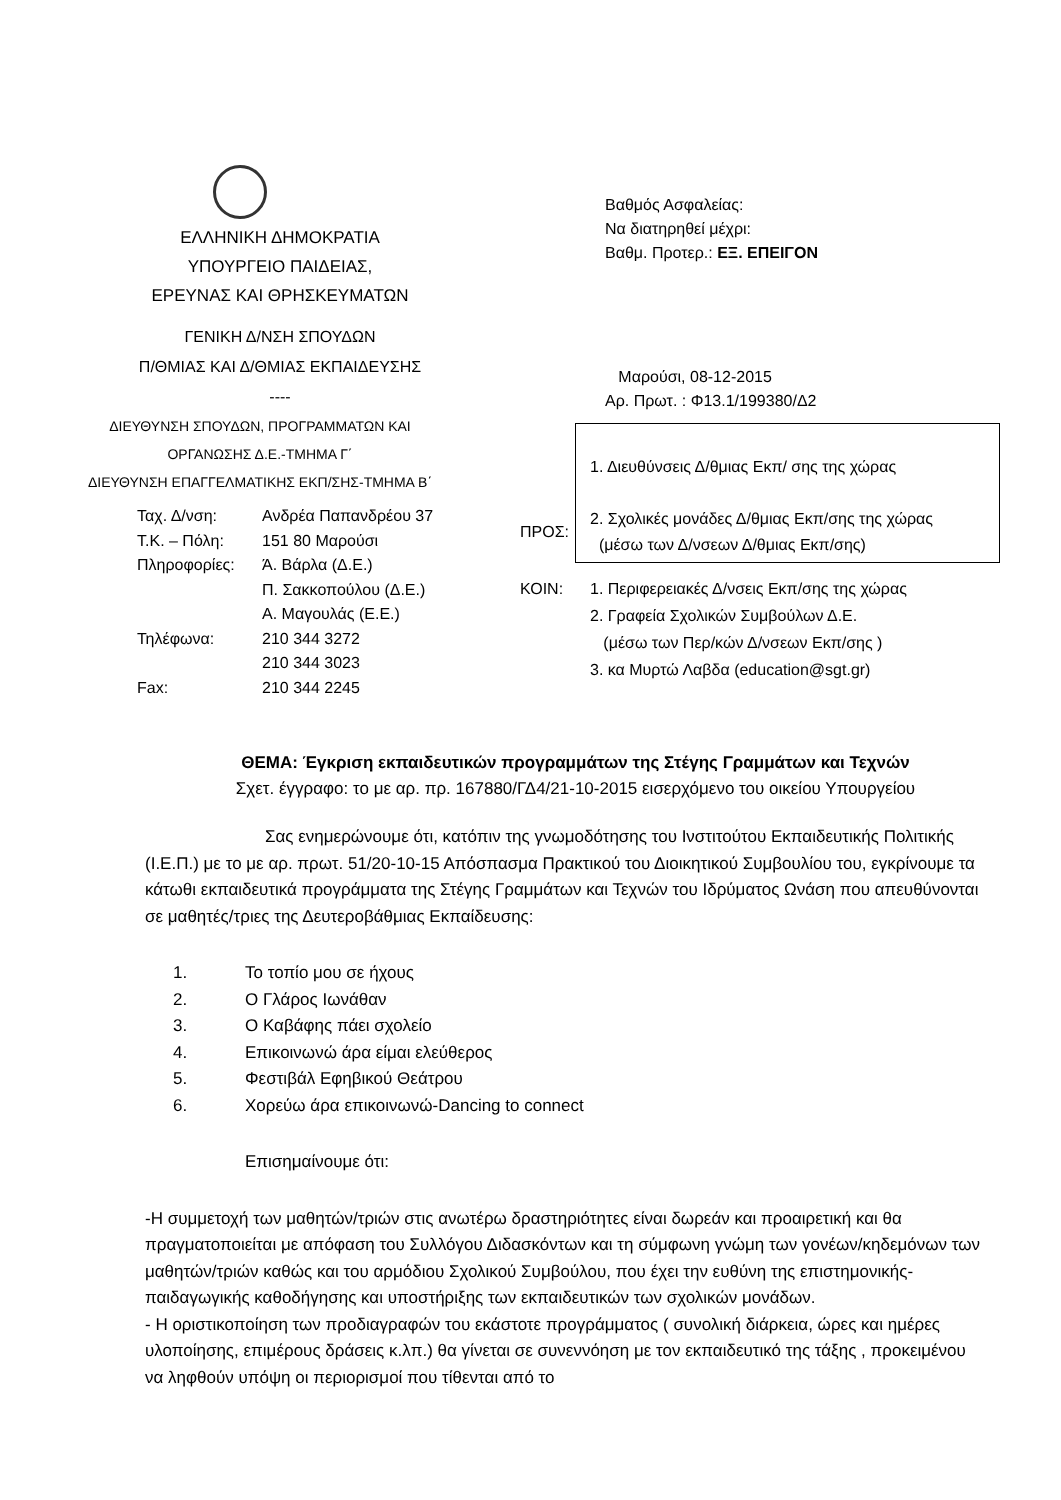ΕΛΛΗΝΙΚΗ ΔΗΜΟΚΡΑΤΙΑ
ΥΠΟΥΡΓΕΙΟ ΠΑΙΔΕΙΑΣ,
ΕΡΕΥΝΑΣ ΚΑΙ ΘΡΗΣΚΕΥΜΑΤΩΝ
ΓΕΝΙΚΗ Δ/ΝΣΗ ΣΠΟΥΔΩΝ
Π/ΘΜΙΑΣ ΚΑΙ Δ/ΘΜΙΑΣ ΕΚΠΑΙΔΕΥΣΗΣ
----
ΔΙΕΥΘΥΝΣΗ ΣΠΟΥΔΩΝ, ΠΡΟΓΡΑΜΜΑΤΩΝ ΚΑΙ
ΟΡΓΑΝΩΣΗΣ Δ.Ε.-ΤΜΗΜΑ Γ΄
ΔΙΕΥΘΥΝΣΗ ΕΠΑΓΓΕΛΜΑΤΙΚΗΣ ΕΚΠ/ΣΗΣ-ΤΜΗΜΑ Β΄
Ταχ. Δ/νση: Ανδρέα Παπανδρέου 37 Τ.Κ. – Πόλη: 151 80 Μαρούσι Πληροφορίες: Ά. Βάρλα (Δ.Ε.) Π. Σακκοπούλου (Δ.Ε.) Α. Μαγουλάς (Ε.Ε.) Τηλέφωνα: 210 344 3272 210 344 3023 Fax: 210 344 2245
Βαθμός Ασφαλείας:
Να διατηρηθεί μέχρι:
Βαθμ. Προτερ.: ΕΞ. ΕΠΕΙΓΟΝ
Μαρούσι, 08-12-2015
Αρ. Πρωτ. : Φ13.1/199380/Δ2
ΠΡΟΣ:
1. Διευθύνσεις Δ/θμιας Εκπ/ σης της χώρας
2. Σχολικές μονάδες Δ/θμιας Εκπ/σης της χώρας
(μέσω των Δ/νσεων Δ/θμιας Εκπ/σης)
ΚΟΙΝ: 1. Περιφερειακές Δ/νσεις Εκπ/σης της χώρας
2. Γραφεία Σχολικών Συμβούλων Δ.Ε.
(μέσω των Περ/κών Δ/νσεων Εκπ/σης )
3. κα Μυρτώ Λαβδα (education@sgt.gr)
ΘΕΜΑ: Έγκριση εκπαιδευτικών προγραμμάτων της Στέγης Γραμμάτων και Τεχνών
Σχετ. έγγραφο: το με αρ. πρ. 167880/ΓΔ4/21-10-2015 εισερχόμενο του οικείου Υπουργείου
Σας ενημερώνουμε ότι, κατόπιν της γνωμοδότησης του Ινστιτούτου Εκπαιδευτικής Πολιτικής (Ι.Ε.Π.) με το με αρ. πρωτ. 51/20-10-15 Απόσπασμα Πρακτικού του Διοικητικού Συμβουλίου του, εγκρίνουμε τα κάτωθι εκπαιδευτικά προγράμματα της Στέγης Γραμμάτων και Τεχνών του Ιδρύματος Ωνάση που απευθύνονται σε μαθητές/τριες της Δευτεροβάθμιας Εκπαίδευσης:
1. Το τοπίο μου σε ήχους
2. Ο Γλάρος Ιωνάθαν
3. Ο Καβάφης πάει σχολείο
4. Επικοινωνώ άρα είμαι ελεύθερος
5. Φεστιβάλ Εφηβικού Θεάτρου
6. Χορεύω άρα επικοινωνώ-Dancing to connect
Επισημαίνουμε ότι:
-Η συμμετοχή των μαθητών/τριών στις ανωτέρω δραστηριότητες είναι δωρεάν και προαιρετική και θα πραγματοποιείται με απόφαση του Συλλόγου Διδασκόντων και τη σύμφωνη γνώμη των γονέων/κηδεμόνων των μαθητών/τριών καθώς και του αρμόδιου Σχολικού Συμβούλου, που έχει την ευθύνη της επιστημονικής-παιδαγωγικής καθοδήγησης και υποστήριξης των εκπαιδευτικών των σχολικών μονάδων.
- Η οριστικοποίηση των προδιαγραφών του εκάστοτε προγράμματος ( συνολική διάρκεια, ώρες και ημέρες υλοποίησης, επιμέρους δράσεις κ.λπ.) θα γίνεται σε συνεννόηση με τον εκπαιδευτικό της τάξης , προκειμένου να ληφθούν υπόψη οι περιορισμοί που τίθενται από το